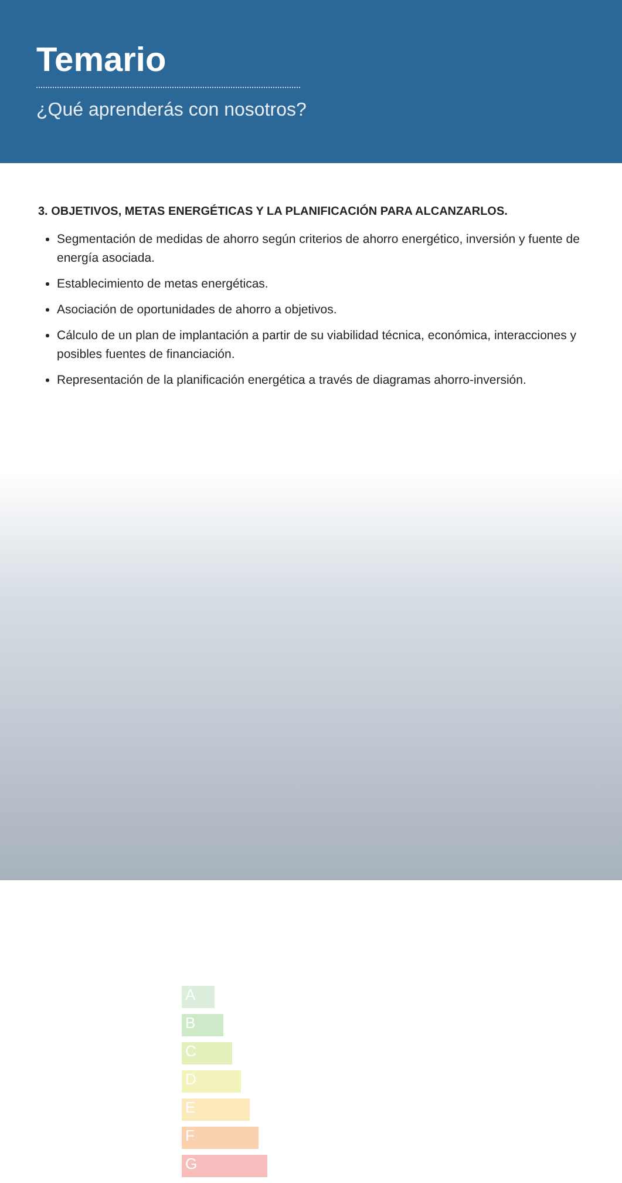Temario
¿Qué aprenderás con nosotros?
3. OBJETIVOS, METAS ENERGÉTICAS Y LA PLANIFICACIÓN PARA ALCANZARLOS.
Segmentación de medidas de ahorro según criterios de ahorro energético, inversión y fuente de energía asociada.
Establecimiento de metas energéticas.
Asociación de oportunidades de ahorro a objetivos.
Cálculo de un plan de implantación a partir de su viabilidad técnica, económica, interacciones y posibles fuentes de financiación.
Representación de la planificación energética a través de diagramas ahorro-inversión.
A
B
C
D
E
F
G